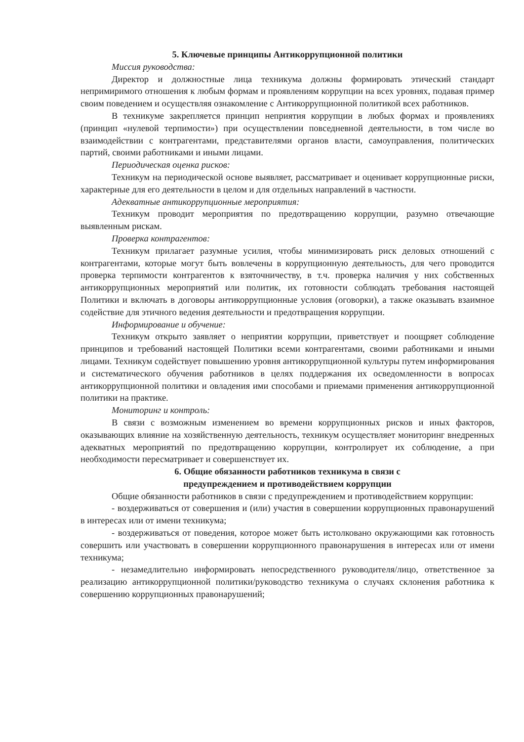5. Ключевые принципы Антикоррупционной политики
Миссия руководства:
Директор и должностные лица техникума должны формировать этический стандарт непримиримого отношения к любым формам и проявлениям коррупции на всех уровнях, подавая пример своим поведением и осуществляя ознакомление с Антикоррупционной политикой всех работников.
В техникуме закрепляется принцип неприятия коррупции в любых формах и проявлениях (принцип «нулевой терпимости») при осуществлении повседневной деятельности, в том числе во взаимодействии с контрагентами, представителями органов власти, самоуправления, политических партий, своими работниками и иными лицами.
Периодическая оценка рисков:
Техникум на периодической основе выявляет, рассматривает и оценивает коррупционные риски, характерные для его деятельности в целом и для отдельных направлений в частности.
Адекватные антикоррупционные мероприятия:
Техникум проводит мероприятия по предотвращению коррупции, разумно отвечающие выявленным рискам.
Проверка контрагентов:
Техникум прилагает разумные усилия, чтобы минимизировать риск деловых отношений с контрагентами, которые могут быть вовлечены в коррупционную деятельность, для чего проводится проверка терпимости контрагентов к взяточничеству, в т.ч. проверка наличия у них собственных антикоррупционных мероприятий или политик, их готовности соблюдать требования настоящей Политики и включать в договоры антикоррупционные условия (оговорки), а также оказывать взаимное содействие для этичного ведения деятельности и предотвращения коррупции.
Информирование и обучение:
Техникум открыто заявляет о неприятии коррупции, приветствует и поощряет соблюдение принципов и требований настоящей Политики всеми контрагентами, своими работниками и иными лицами. Техникум содействует повышению уровня антикоррупционной культуры путем информирования и систематического обучения работников в целях поддержания их осведомленности в вопросах антикоррупционной политики и овладения ими способами и приемами применения антикоррупционной политики на практике.
Мониторинг и контроль:
В связи с возможным изменением во времени коррупционных рисков и иных факторов, оказывающих влияние на хозяйственную деятельность, техникум осуществляет мониторинг внедренных адекватных мероприятий по предотвращению коррупции, контролирует их соблюдение, а при необходимости пересматривает и совершенствует их.
6. Общие обязанности работников техникума в связи с
предупреждением и противодействием коррупции
Общие обязанности работников в связи с предупреждением и противодействием коррупции:
- воздерживаться от совершения и (или) участия в совершении коррупционных правонарушений в интересах или от имени техникума;
- воздерживаться от поведения, которое может быть истолковано окружающими как готовность совершить или участвовать в совершении коррупционного правонарушения в интересах или от имени техникума;
- незамедлительно информировать непосредственного руководителя/лицо, ответственное за реализацию антикоррупционной политики/руководство техникума о случаях склонения работника к совершению коррупционных правонарушений;